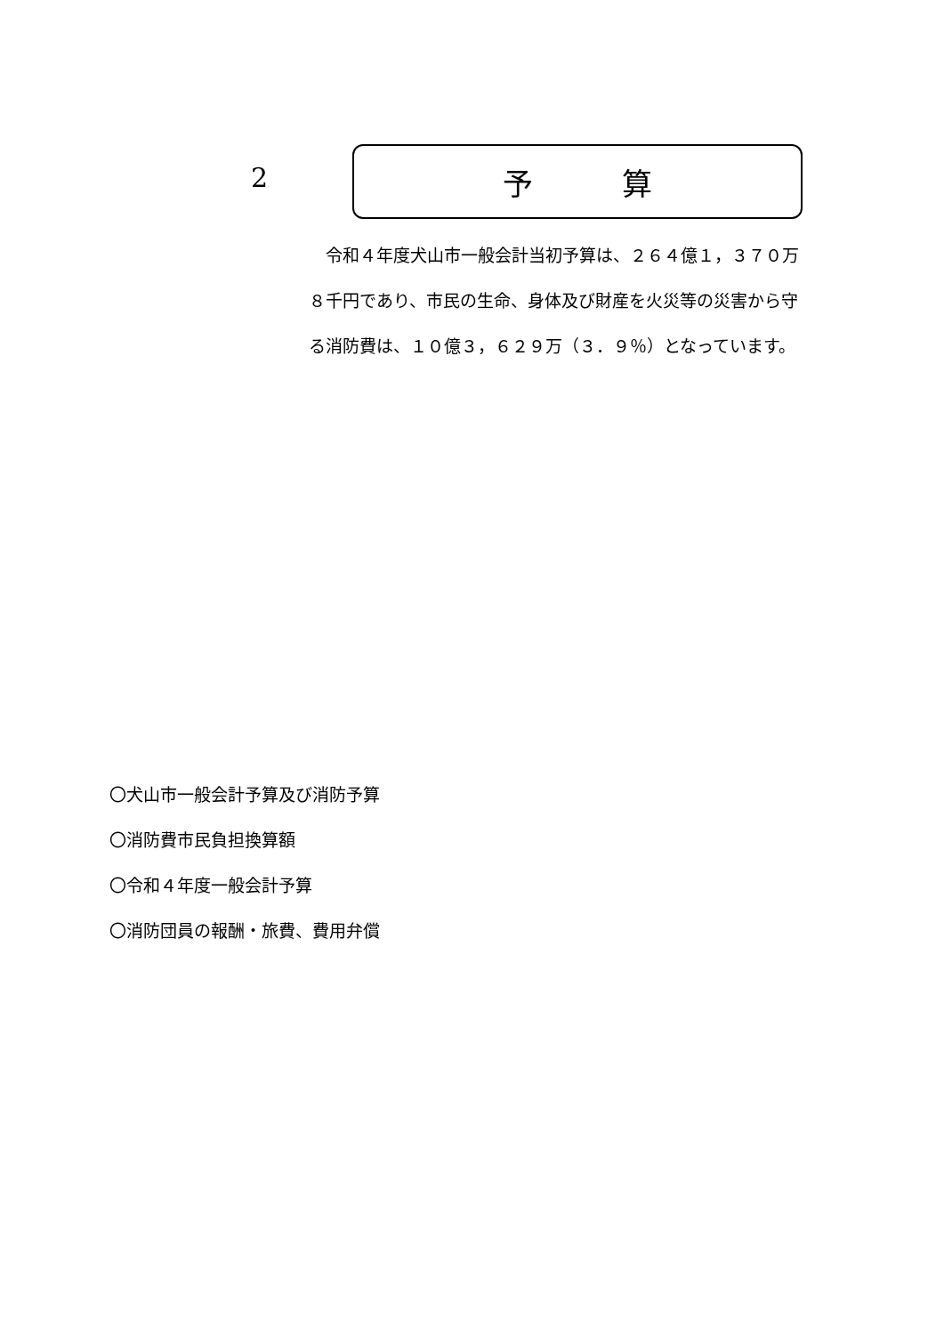2 予 算
　令和４年度犬山市一般会計当初予算は、２６４億１，３７０万８千円であり、市民の生命、身体及び財産を火災等の災害から守る消防費は、１０億３，６２９万（３．９％）となっています。
〇犬山市一般会計予算及び消防予算
〇消防費市民負担換算額
〇令和４年度一般会計予算
〇消防団員の報酬・旅費、費用弁償